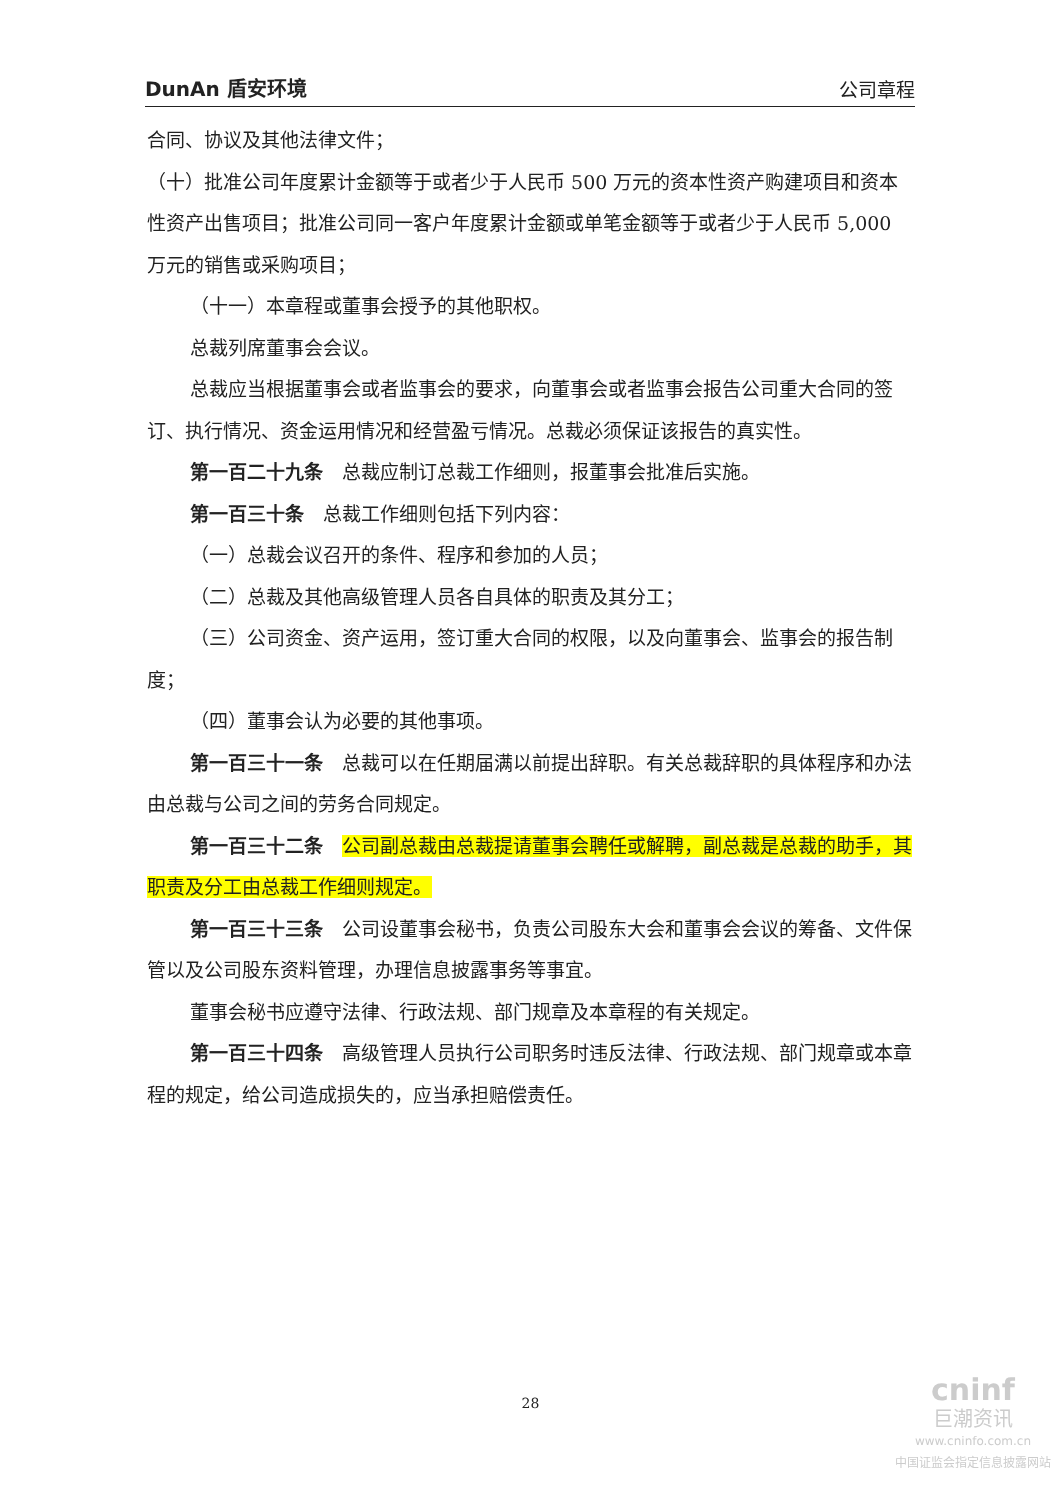DunAn 盾安环境 公司章程
合同、协议及其他法律文件；
（十）批准公司年度累计金额等于或者少于人民币 500 万元的资本性资产购建项目和资本性资产出售项目；批准公司同一客户年度累计金额或单笔金额等于或者少于人民币 5,000 万元的销售或采购项目；
（十一）本章程或董事会授予的其他职权。
总裁列席董事会会议。
总裁应当根据董事会或者监事会的要求，向董事会或者监事会报告公司重大合同的签订、执行情况、资金运用情况和经营盈亏情况。总裁必须保证该报告的真实性。
第一百二十九条　总裁应制订总裁工作细则，报董事会批准后实施。
第一百三十条　总裁工作细则包括下列内容：
（一）总裁会议召开的条件、程序和参加的人员；
（二）总裁及其他高级管理人员各自具体的职责及其分工；
（三）公司资金、资产运用，签订重大合同的权限，以及向董事会、监事会的报告制度；
（四）董事会认为必要的其他事项。
第一百三十一条　总裁可以在任期届满以前提出辞职。有关总裁辞职的具体程序和办法由总裁与公司之间的劳务合同规定。
第一百三十二条　公司副总裁由总裁提请董事会聘任或解聘，副总裁是总裁的助手，其职责及分工由总裁工作细则规定。
第一百三十三条　公司设董事会秘书，负责公司股东大会和董事会会议的筹备、文件保管以及公司股东资料管理，办理信息披露事务等事宜。
董事会秘书应遵守法律、行政法规、部门规章及本章程的有关规定。
第一百三十四条　高级管理人员执行公司职务时违反法律、行政法规、部门规章或本章程的规定，给公司造成损失的，应当承担赔偿责任。
28
cninf
巨潮资讯
www.cninfo.com.cn
中国证监会指定信息披露网站